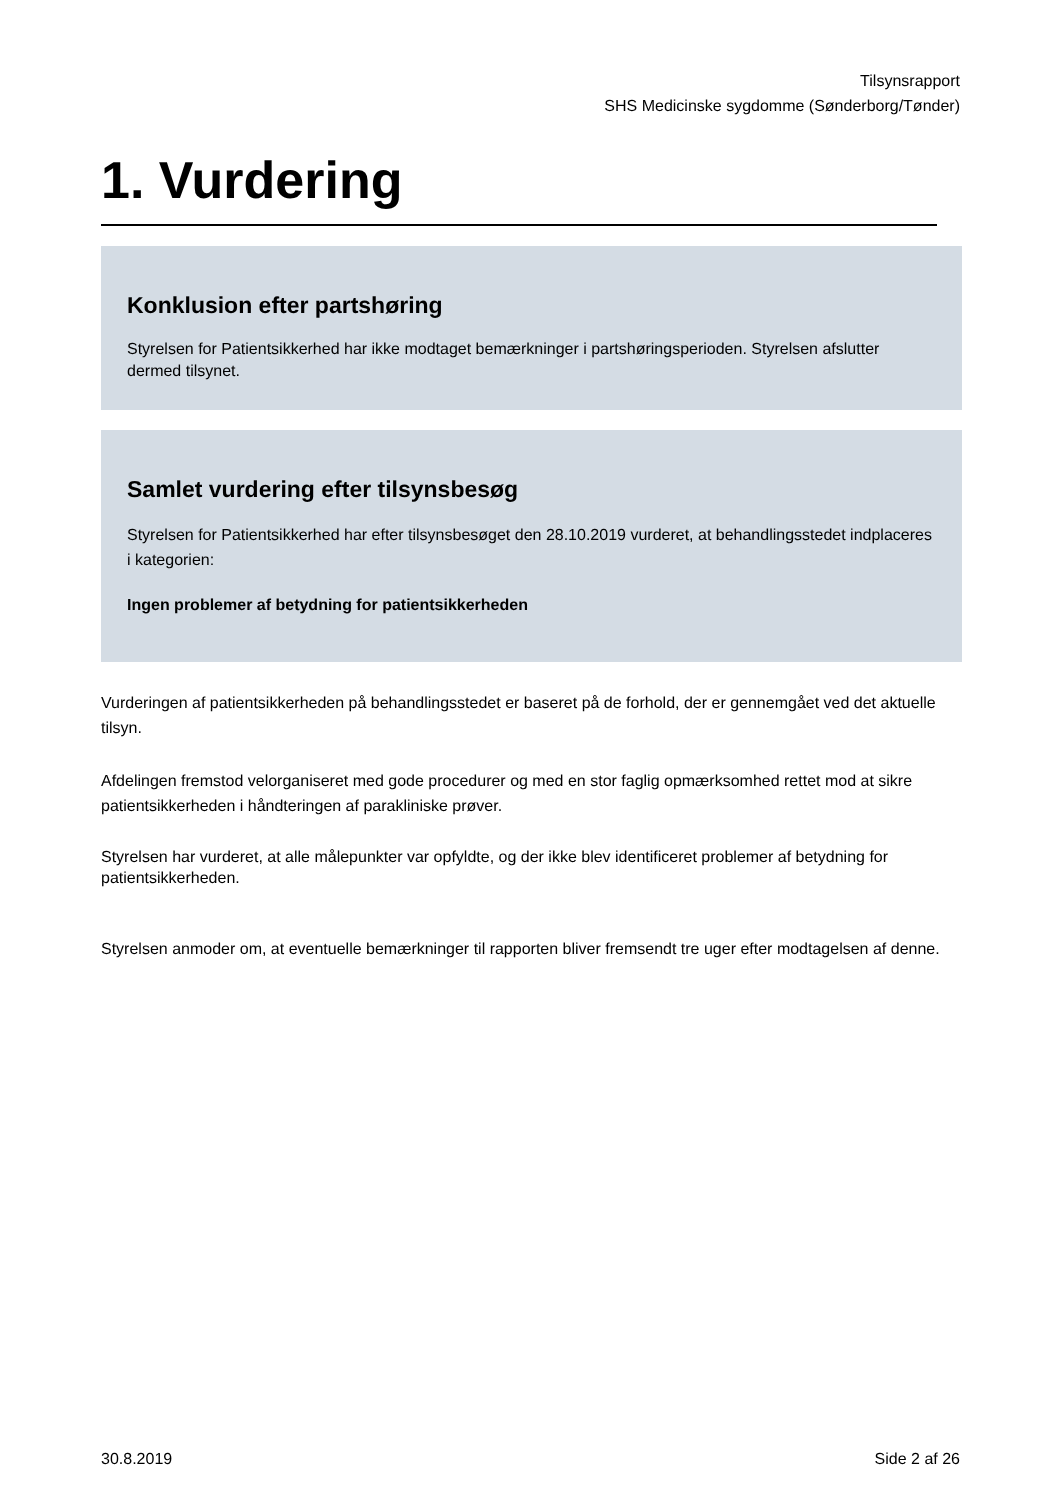Tilsynsrapport
SHS Medicinske sygdomme (Sønderborg/Tønder)
1. Vurdering
Konklusion efter partshøring
Styrelsen for Patientsikkerhed har ikke modtaget bemærkninger i partshøringsperioden. Styrelsen afslutter dermed tilsynet.
Samlet vurdering efter tilsynsbesøg
Styrelsen for Patientsikkerhed har efter tilsynsbesøget den 28.10.2019 vurderet, at behandlingsstedet indplaceres i kategorien:
Ingen problemer af betydning for patientsikkerheden
Vurderingen af patientsikkerheden på behandlingsstedet er baseret på de forhold, der er gennemgået ved det aktuelle tilsyn.
Afdelingen fremstod velorganiseret med gode procedurer og med en stor faglig opmærksomhed rettet mod at sikre patientsikkerheden i håndteringen af parakliniske prøver.
Styrelsen har vurderet, at alle målepunkter var opfyldte, og der ikke blev identificeret problemer af betydning for patientsikkerheden.
Styrelsen anmoder om, at eventuelle bemærkninger til rapporten bliver fremsendt tre uger efter modtagelsen af denne.
30.8.2019 Side 2 af 26